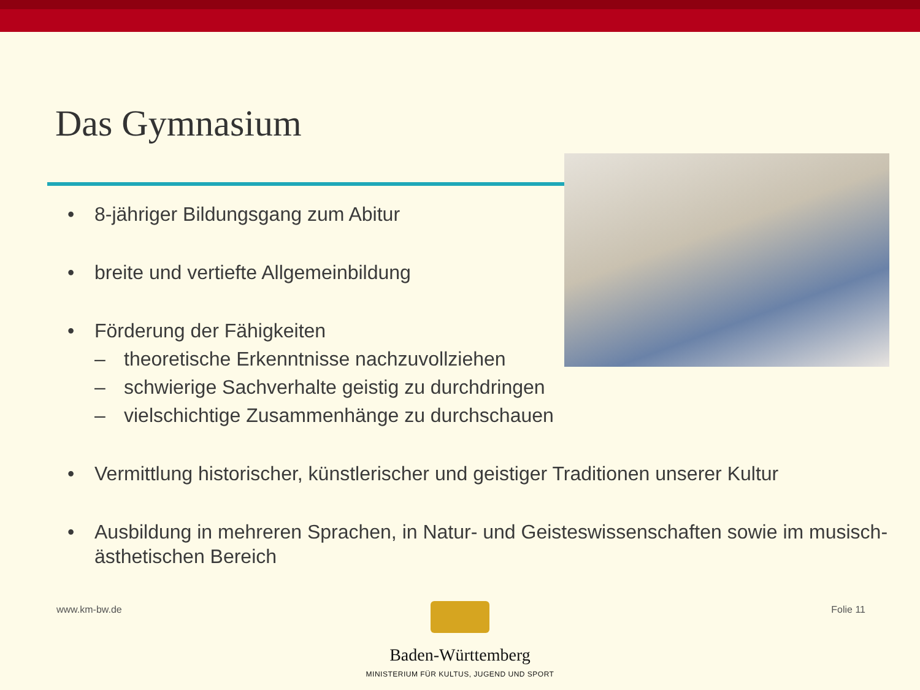Das Gymnasium
• 8-jähriger Bildungsgang zum Abitur
• breite und vertiefte Allgemeinbildung
• Förderung der Fähigkeiten
– theoretische Erkenntnisse nachzuvollziehen
– schwierige Sachverhalte geistig zu durchdringen
– vielschichtige Zusammenhänge zu durchschauen
• Vermittlung historischer, künstlerischer und geistiger Traditionen unserer Kultur
• Ausbildung in mehreren Sprachen, in Natur- und Geisteswissenschaften sowie im musisch-ästhetischen Bereich
www.km-bw.de Folie 11
Baden-Württemberg
MINISTERIUM FÜR KULTUS, JUGEND UND SPORT